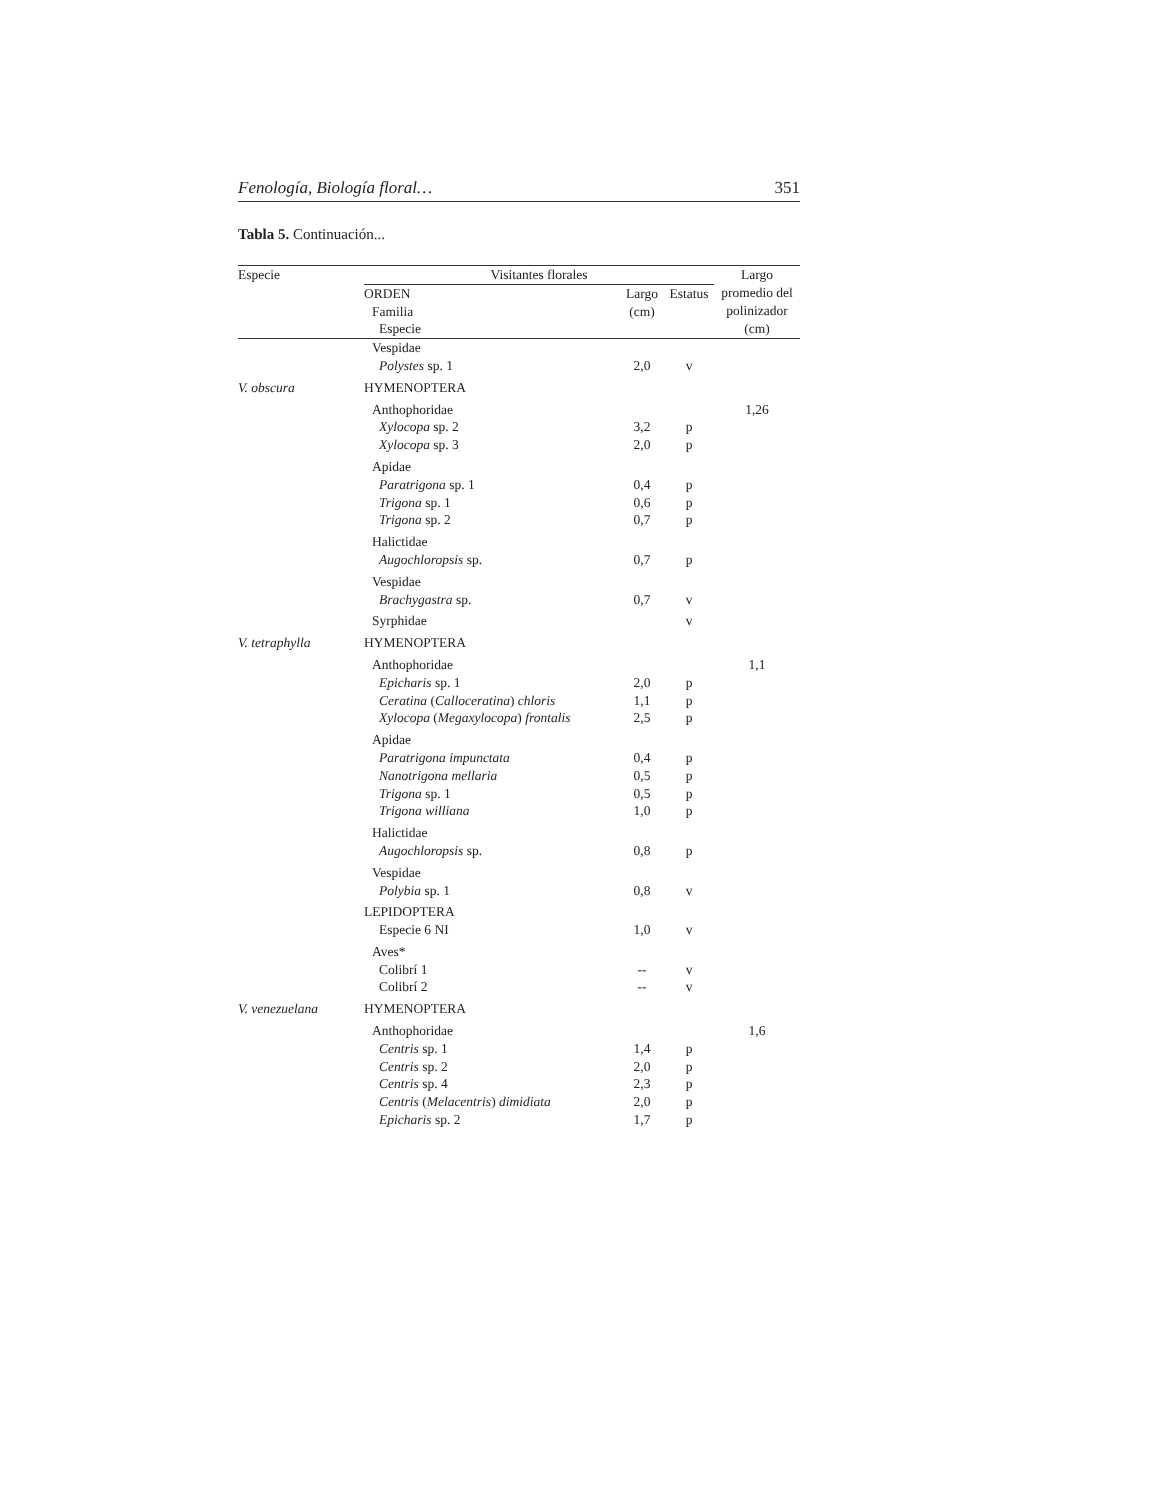Fenología, Biología floral… 351
Tabla 5. Continuación...
| Especie | Visitantes florales | | | Largo |
| --- | --- | --- | --- | --- |
| | ORDEN Familia Especie | Largo (cm) | Estatus | promedio del polinizador (cm) |
| | Vespidae | | | |
| | Polystes sp. 1 | 2,0 | v | |
| V. obscura | HYMENOPTERA | | | |
| | Anthophoridae | | | 1,26 |
| | Xylocopa sp. 2 | 3,2 | p | |
| | Xylocopa sp. 3 | 2,0 | p | |
| | Apidae | | | |
| | Paratrigona sp. 1 | 0,4 | p | |
| | Trigona sp. 1 | 0,6 | p | |
| | Trigona sp. 2 | 0,7 | p | |
| | Halictidae | | | |
| | Augochloropsis sp. | 0,7 | p | |
| | Vespidae | | | |
| | Brachygastra sp. | 0,7 | v | |
| | Syrphidae | | v | |
| V. tetraphylla | HYMENOPTERA | | | |
| | Anthophoridae | | | 1,1 |
| | Epicharis sp. 1 | 2,0 | p | |
| | Ceratina ( Calloceratina ) chloris | 1,1 | p | |
| | Xylocopa ( Megaxylocopa ) frontalis | 2,5 | p | |
| | Apidae | | | |
| | Paratrigona impunctata | 0,4 | p | |
| | Nanotrigona mellaria | 0,5 | p | |
| | Trigona sp. 1 | 0,5 | p | |
| | Trigona williana | 1,0 | p | |
| | Halictidae | | | |
| | Augochloropsis sp. | 0,8 | p | |
| | Vespidae | | | |
| | Polybia sp. 1 | 0,8 | v | |
| | LEPIDOPTERA | | | |
| | Especie 6 NI | 1,0 | v | |
| | Aves* | | | |
| | Colibrí 1 | -- | v | |
| | Colibrí 2 | -- | v | |
| V. venezuelana | HYMENOPTERA | | | |
| | Anthophoridae | | | 1,6 |
| | Centris sp. 1 | 1,4 | p | |
| | Centris sp. 2 | 2,0 | p | |
| | Centris sp. 4 | 2,3 | p | |
| | Centris ( Melacentris ) dimidiata | 2,0 | p | |
| | Epicharis sp. 2 | 1,7 | p | |